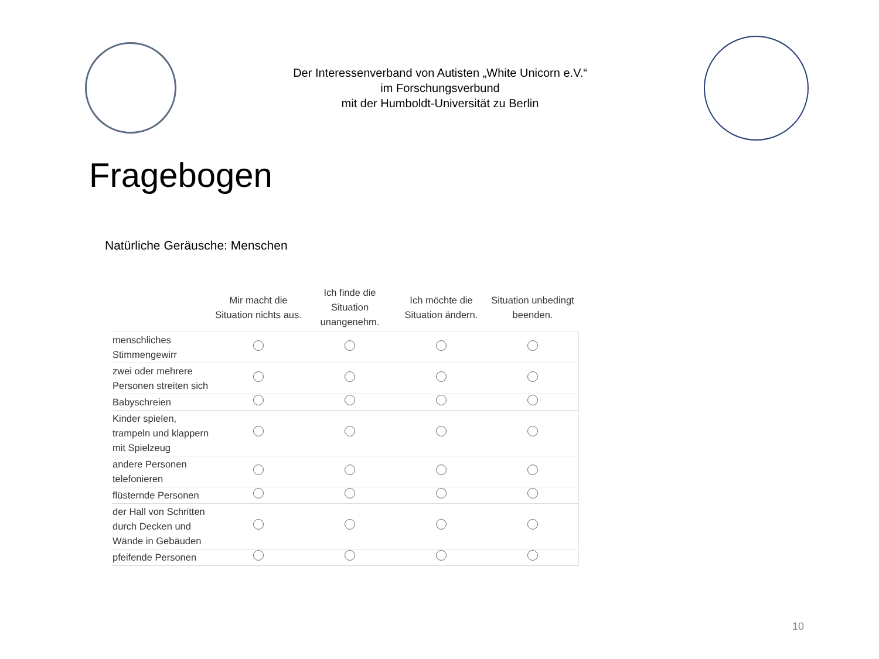Der Interessenverband von Autisten „White Unicorn e.V.“
im Forschungsverbund
mit der Humboldt-Universität zu Berlin
Fragebogen
Natürliche Geräusche: Menschen
| | Mir macht die Situation nichts aus. | Ich finde die Situation unangenehm. | Ich möchte die Situation ändern. | Situation unbedingt beenden. |
| --- | --- | --- | --- | --- |
| menschliches Stimmengewirr | | | | |
| zwei oder mehrere Personen streiten sich | | | | |
| Babyschreien | | | | |
| Kinder spielen, trampeln und klappern mit Spielzeug | | | | |
| andere Personen telefonieren | | | | |
| flüsternde Personen | | | | |
| der Hall von Schritten durch Decken und Wände in Gebäuden | | | | |
| pfeifende Personen | | | | |
10